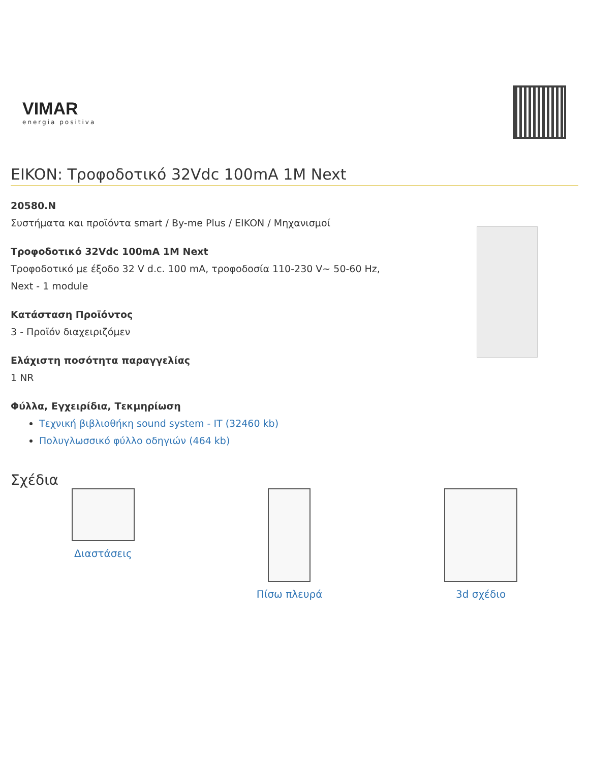VIMAR
energia positiva
EIKON: Τροφοδοτικό 32Vdc 100mA 1M Next
20580.N
Συστήματα και προϊόντα smart / By-me Plus / EIKON / Μηχανισμοί
Τροφοδοτικό 32Vdc 100mA 1M Next
Τροφοδοτικό με έξοδο 32 V d.c. 100 mA, τροφοδοσία 110-230 V~ 50-60 Hz,
Next - 1 module
Κατάσταση Προϊόντος
3 - Προϊόν διαχειριζόμεν
Ελάχιστη ποσότητα παραγγελίας
1 NR
Φύλλα, Εγχειρίδια, Τεκμηρίωση
Τεχνική βιβλιοθήκη sound system - IT (32460 kb)
Πολυγλωσσικό φύλλο οδηγιών (464 kb)
Σχέδια
Διαστάσεις Πίσω πλευρά 3d σχέδιο